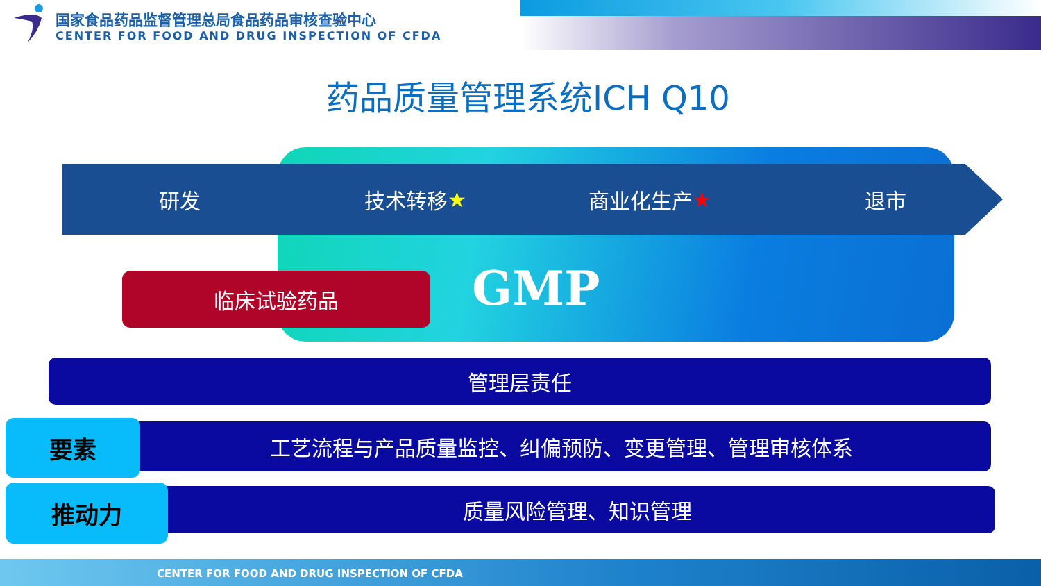国家食品药品监督管理总局食品药品审核查验中心
CENTER FOR FOOD AND DRUG INSPECTION OF CFDA
药品质量管理系统ICH Q10
研发 技术转移 ★ 商业化生产 ★ 退市
临床试验药品 GMP
管理层责任
工艺流程与产品质量监控、纠偏预防、变更管理、管理审核体系
要素
质量风险管理、知识管理
推动力
CENTER FOR FOOD AND DRUG INSPECTION OF CFDA